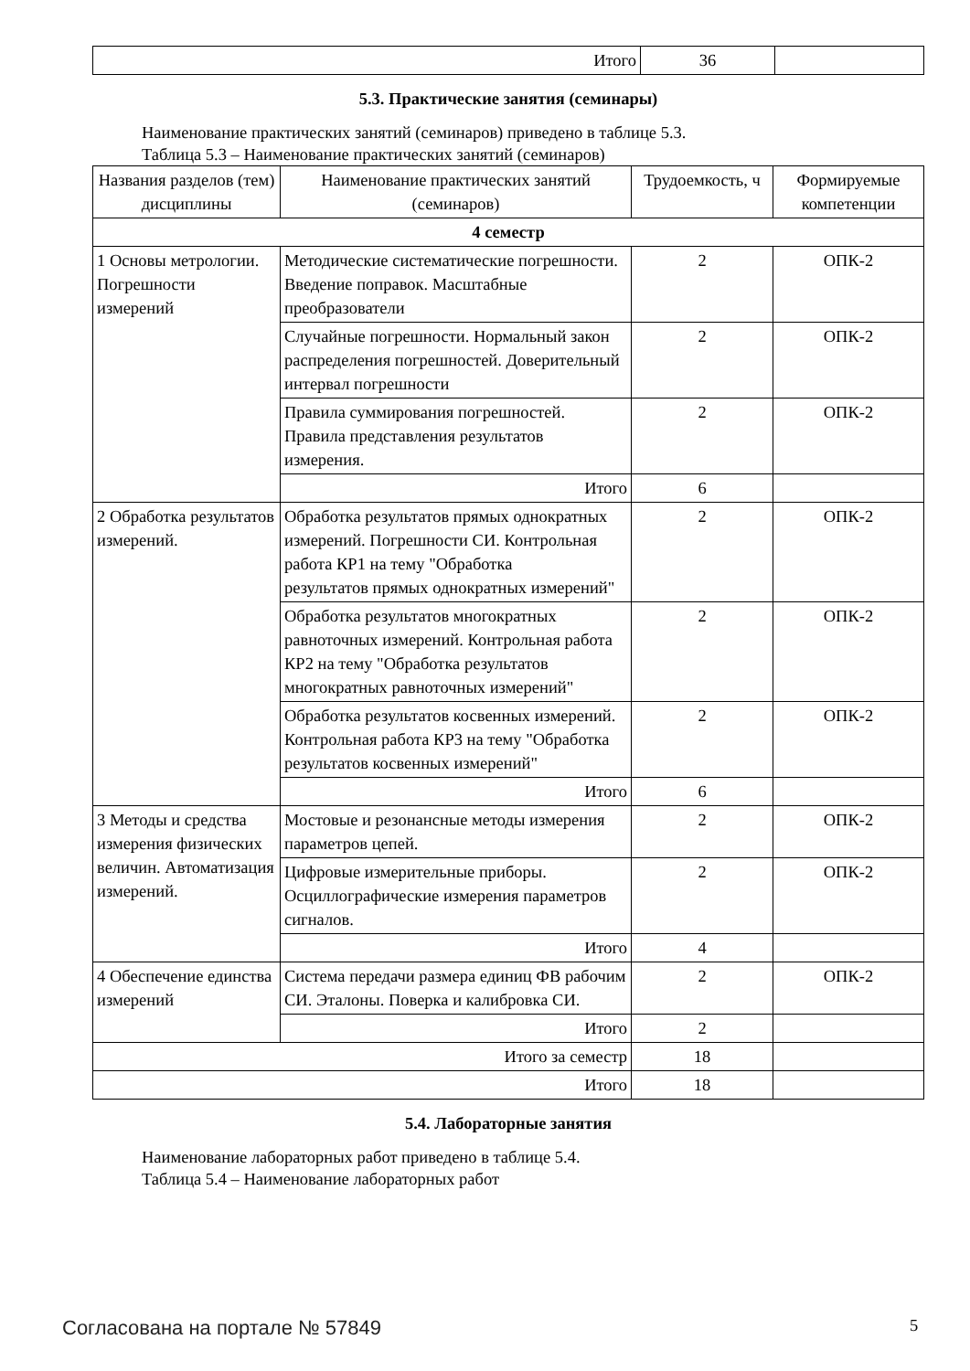| Итого | 36 | |
5.3. Практические занятия (семинары)
Наименование практических занятий (семинаров) приведено в таблице 5.3.
Таблица 5.3 – Наименование практических занятий (семинаров)
| Названия разделов (тем) дисциплины | Наименование практических занятий (семинаров) | Трудоемкость, ч | Формируемые компетенции |
| --- | --- | --- | --- |
| 4 семестр | | | |
| 1 Основы метрологии. Погрешности измерений | Методические систематические погрешности. Введение поправок. Масштабные преобразователи | 2 | ОПК-2 |
| | Случайные погрешности. Нормальный закон распределения погрешностей. Доверительный интервал погрешности | 2 | ОПК-2 |
| | Правила суммирования погрешностей. Правила представления результатов измерения. | 2 | ОПК-2 |
| | Итого | 6 | |
| 2 Обработка результатов измерений. | Обработка результатов прямых однократных измерений. Погрешности СИ. Контрольная работа КР1 на тему "Обработка результатов прямых однократных измерений" | 2 | ОПК-2 |
| | Обработка результатов многократных равноточных измерений. Контрольная работа КР2 на тему "Обработка результатов многократных равноточных измерений" | 2 | ОПК-2 |
| | Обработка результатов косвенных измерений. Контрольная работа КР3 на тему "Обработка результатов косвенных измерений" | 2 | ОПК-2 |
| | Итого | 6 | |
| 3 Методы и средства измерения физических величин. Автоматизация измерений. | Мостовые и резонансные методы измерения параметров цепей. | 2 | ОПК-2 |
| | Цифровые измерительные приборы. Осциллографические измерения параметров сигналов. | 2 | ОПК-2 |
| | Итого | 4 | |
| 4 Обеспечение единства измерений | Система передачи размера единиц ФВ рабочим СИ. Эталоны. Поверка и калибровка СИ. | 2 | ОПК-2 |
| | Итого | 2 | |
| Итого за семестр | | 18 | |
| Итого | | 18 | |
5.4. Лабораторные занятия
Наименование лабораторных работ приведено в таблице 5.4.
Таблица 5.4 – Наименование лабораторных работ
Согласована на портале № 57849 5